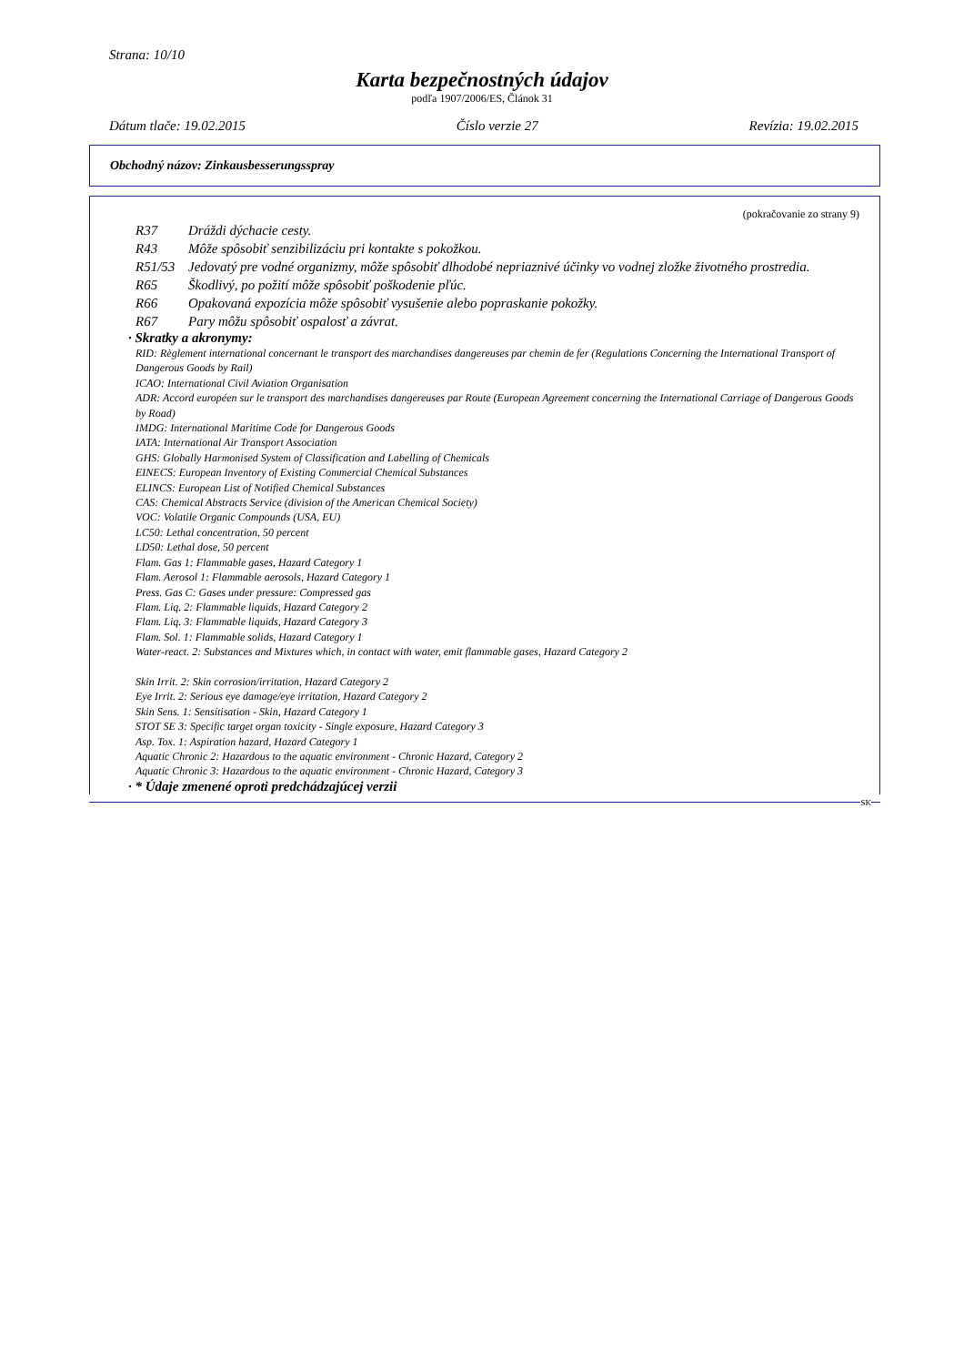Strana: 10/10
Karta bezpečnostných údajov
podľa 1907/2006/ES, Článok 31
Dátum tlače: 19.02.2015 Číslo verzie 27 Revízia: 19.02.2015
Obchodný názov: Zinkausbesserungsspray
(pokračovanie zo strany 9)
R37 Dráždi dýchacie cesty.
R43 Môže spôsobiť senzibilizáciu pri kontakte s pokožkou.
R51/53 Jedovatý pre vodné organizmy, môže spôsobiť dlhodobé nepriaznivé účinky vo vodnej zložke životného prostredia.
R65 Škodlivý, po požití môže spôsobiť poškodenie pľúc.
R66 Opakovaná expozícia môže spôsobiť vysušenie alebo popraskanie pokožky.
R67 Pary môžu spôsobiť ospalosť a závrat.
· Skratky a akronymy:
RID: Règlement international concernant le transport des marchandises dangereuses par chemin de fer (Regulations Concerning the International Transport of Dangerous Goods by Rail)
ICAO: International Civil Aviation Organisation
ADR: Accord européen sur le transport des marchandises dangereuses par Route (European Agreement concerning the International Carriage of Dangerous Goods by Road)
IMDG: International Maritime Code for Dangerous Goods
IATA: International Air Transport Association
GHS: Globally Harmonised System of Classification and Labelling of Chemicals
EINECS: European Inventory of Existing Commercial Chemical Substances
ELINCS: European List of Notified Chemical Substances
CAS: Chemical Abstracts Service (division of the American Chemical Society)
VOC: Volatile Organic Compounds (USA, EU)
LC50: Lethal concentration, 50 percent
LD50: Lethal dose, 50 percent
Flam. Gas 1: Flammable gases, Hazard Category 1
Flam. Aerosol 1: Flammable aerosols, Hazard Category 1
Press. Gas C: Gases under pressure: Compressed gas
Flam. Liq. 2: Flammable liquids, Hazard Category 2
Flam. Liq. 3: Flammable liquids, Hazard Category 3
Flam. Sol. 1: Flammable solids, Hazard Category 1
Water-react. 2: Substances and Mixtures which, in contact with water, emit flammable gases, Hazard Category 2
Skin Irrit. 2: Skin corrosion/irritation, Hazard Category 2
Eye Irrit. 2: Serious eye damage/eye irritation, Hazard Category 2
Skin Sens. 1: Sensitisation - Skin, Hazard Category 1
STOT SE 3: Specific target organ toxicity - Single exposure, Hazard Category 3
Asp. Tox. 1: Aspiration hazard, Hazard Category 1
Aquatic Chronic 2: Hazardous to the aquatic environment - Chronic Hazard, Category 2
Aquatic Chronic 3: Hazardous to the aquatic environment - Chronic Hazard, Category 3
· * Údaje zmenené oproti predchádzajúcej verzii
SK